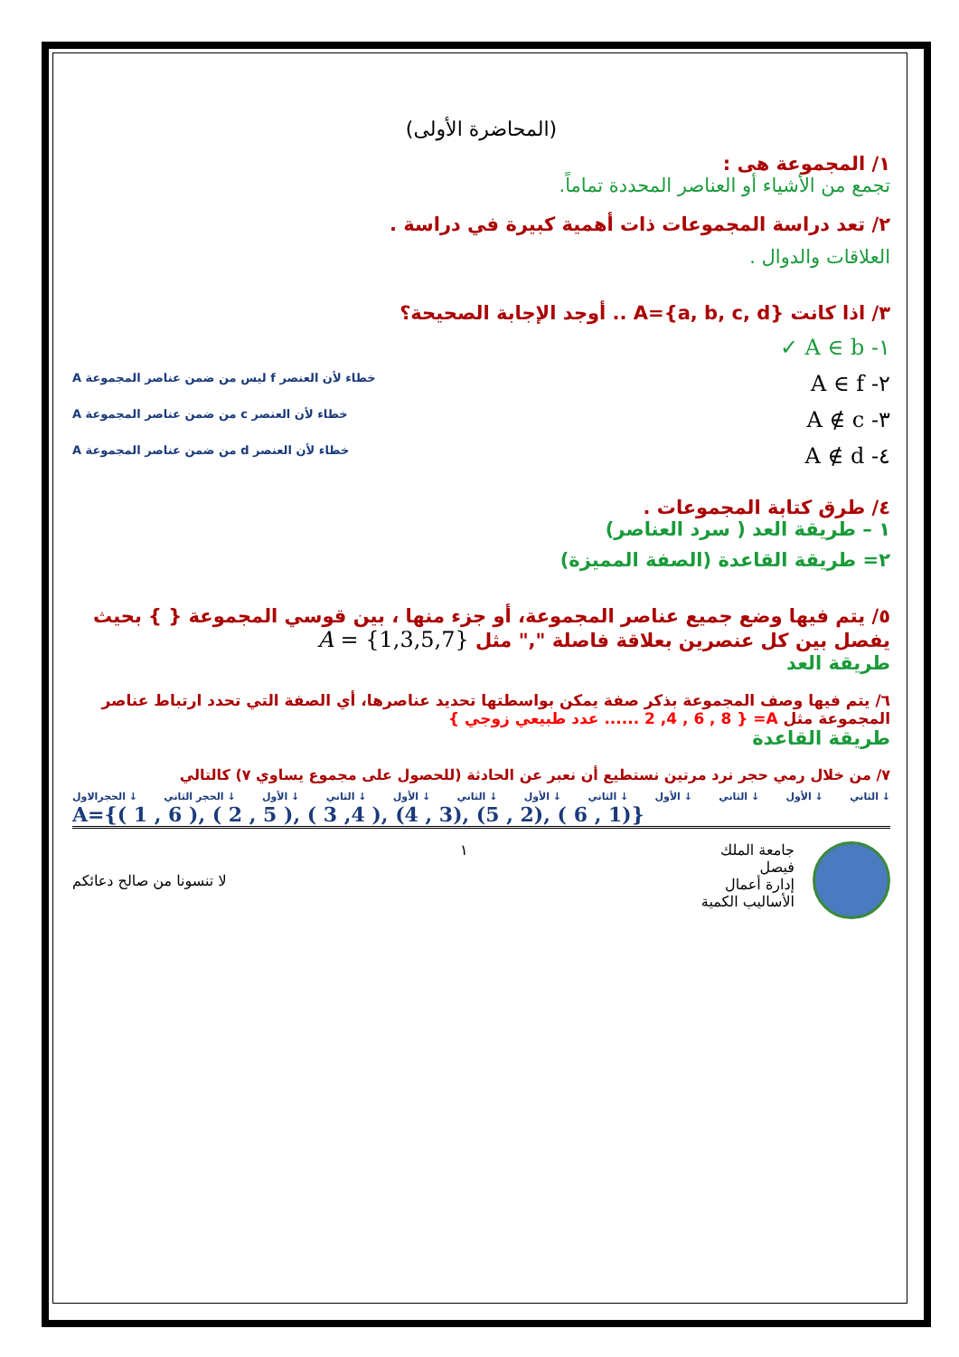(المحاضرة الأولى)
١/ المجموعة هى :
تجمع من الأشياء أو العناصر المحددة تماماً.
٢/ تعد دراسة المجموعات ذات أهمية كبيرة في دراسة .
العلاقات والدوال .
٣/ اذا كانت A={a, b, c, d} .. أوجد الإجابة الصحيحة؟
١- A ∈ b ✓
٢- A ∈ f خطاء لأن العنصر f ليس من ضمن عناصر المجموعة A
٣- A ∉ c خطاء لأن العنصر c من ضمن عناصر المجموعة A
٤- A ∉ d خطاء لأن العنصر d من ضمن عناصر المجموعة A
٤/ طرق كتابة المجموعات .
١ – طريقة العد ( سرد العناصر)
٢= طريقة القاعدة (الصفة المميزة)
٥/ يتم فيها وضع جميع عناصر المجموعة، أو جزء منها ، بين قوسي المجموعة { } بحيث يفصل بين كل عنصرين بعلاقة فاصلة "," مثل A = {1,3,5,7}
طريقة العد
٦/ يتم فيها وصف المجموعة بذكر صفة يمكن بواسطتها تحديد عناصرها، أي الصفة التي تحدد ارتباط عناصر المجموعة مثل A= { 2 ,4 , 6 , 8 ...... عدد طبيعي زوجي }
طريقة القاعدة
٧/ من خلال رمي حجر نرد مرتين نستطيع أن نعبر عن الحادثة (للحصول على مجموع يساوي ٧) كالتالي
الحجرالاول ↓ الحجر الثاني ↓ الأول ↓ الثاني ↓ الأول ↓ الثاني ↓ الأول ↓ الثاني ↓ الأول ↓ الثاني ↓ الأول ↓ الثاني ↓
A={( 1 , 6 ), ( 2 , 5 ), ( 3 ,4 ), (4 , 3), (5 , 2), ( 6 , 1)}
جامعة الملك
فيصل
إدارة أعمال
الأساليب الكمية
١ لا تنسونا من صالح دعائكم